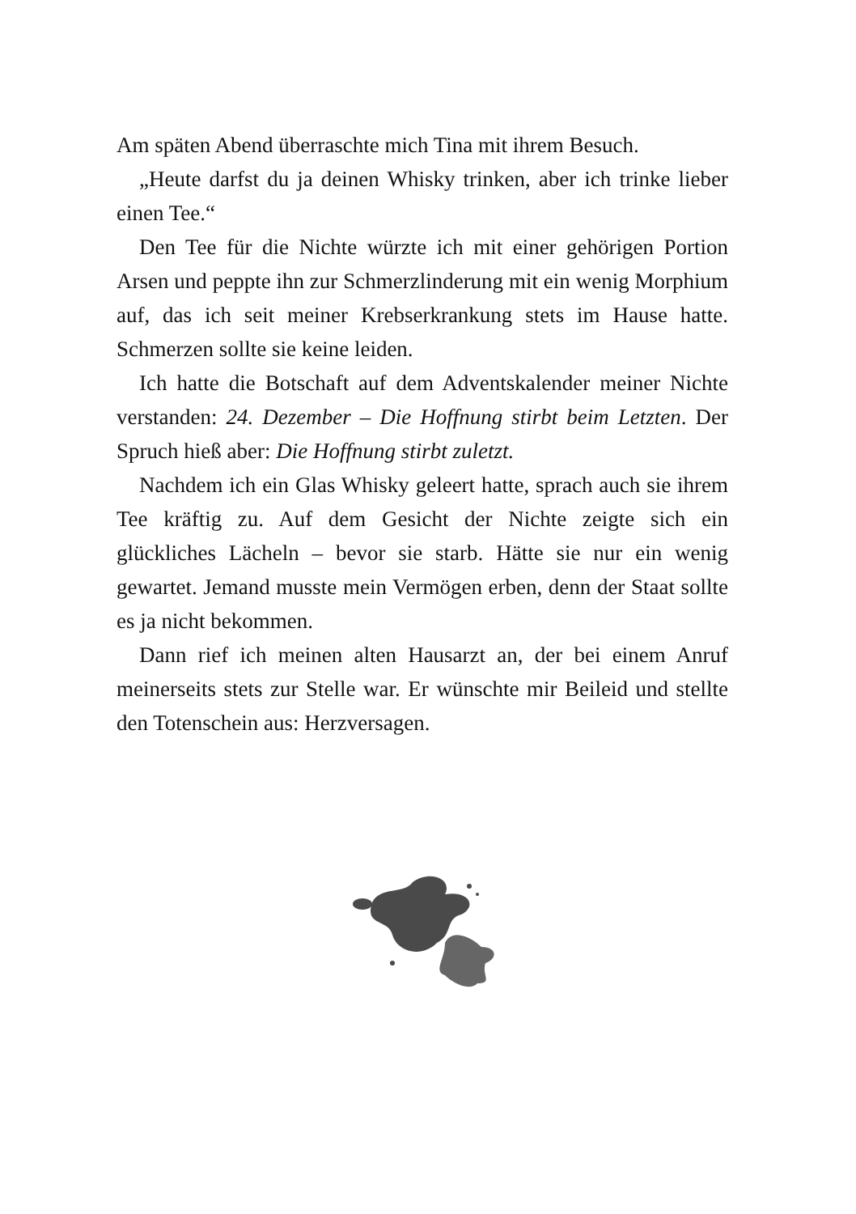Am späten Abend überraschte mich Tina mit ihrem Besuch.
„Heute darfst du ja deinen Whisky trinken, aber ich trinke lieber einen Tee.“
Den Tee für die Nichte würzte ich mit einer gehörigen Portion Arsen und peppte ihn zur Schmerzlinderung mit ein wenig Morphium auf, das ich seit meiner Krebserkrankung stets im Hause hatte. Schmerzen sollte sie keine leiden.
Ich hatte die Botschaft auf dem Adventskalender meiner Nichte verstanden: 24. Dezember – Die Hoffnung stirbt beim Letzten. Der Spruch hieß aber: Die Hoffnung stirbt zuletzt.
Nachdem ich ein Glas Whisky geleert hatte, sprach auch sie ihrem Tee kräftig zu. Auf dem Gesicht der Nichte zeigte sich ein glückliches Lächeln – bevor sie starb. Hätte sie nur ein wenig gewartet. Jemand musste mein Vermögen erben, denn der Staat sollte es ja nicht bekommen.
Dann rief ich meinen alten Hausarzt an, der bei einem Anruf meinerseits stets zur Stelle war. Er wünschte mir Beileid und stellte den Totenschein aus: Herzversagen.